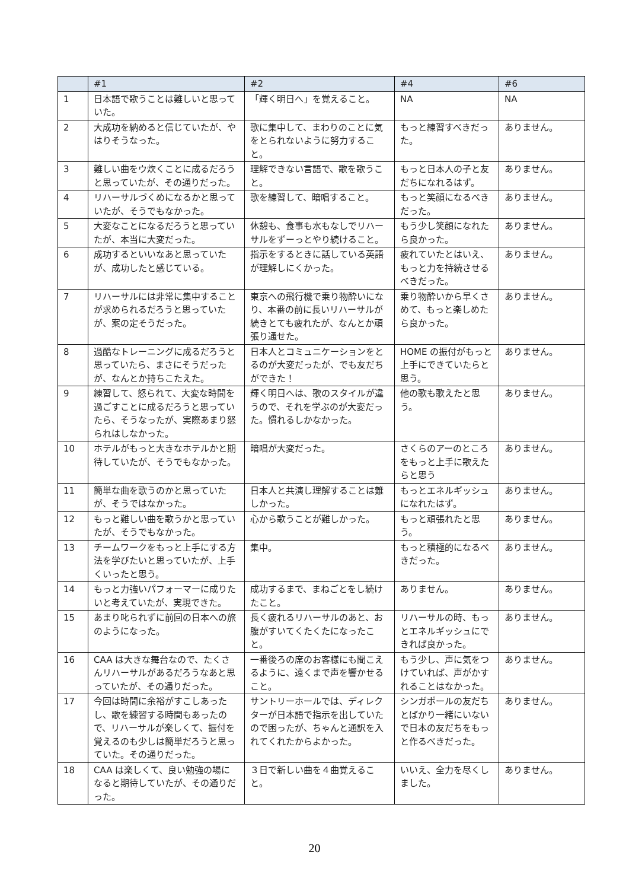| | #1 | #2 | #4 | #6 |
| --- | --- | --- | --- | --- |
| 1 | 日本語で歌うことは難しいと思っていた。 | 「輝く明日へ」を覚えること。 | NA | NA |
| 2 | 大成功を納めると信じていたが、やはりそうなった。 | 歌に集中して、まわりのことに気をとられないように努力すること。 | もっと練習すべきだった。 | ありません。 |
| 3 | 難しい曲をウ炊くことに成るだろうと思っていたが、その通りだった。 | 理解できない言語で、歌を歌うこと。 | もっと日本人の子と友だちになれるはず。 | ありません。 |
| 4 | リハーサルづくめになるかと思っていたが、そうでもなかった。 | 歌を練習して、暗唱すること。 | もっと笑顔になるべきだった。 | ありません。 |
| 5 | 大変なことになるだろうと思っていたが、本当に大変だった。 | 休憩も、食事も水もなしでリハーサルをずーっとやり続けること。 | もう少し笑顔になれたら良かった。 | ありません。 |
| 6 | 成功するといいなあと思っていたが、成功したと感じている。 | 指示をするときに話している英語が理解しにくかった。 | 疲れていたとはいえ、もっと力を持続させるべきだった。 | ありません。 |
| 7 | リハーサルには非常に集中することが求められるだろうと思っていたが、案の定そうだった。 | 東京への飛行機で乗り物酔いになり、本番の前に長いリハーサルが続きとても疲れたが、なんとか頑張り通せた。 | 乗り物酔いから早くさめて、もっと楽しめたら良かった。 | ありません。 |
| 8 | 過酷なトレーニングに成るだろうと思っていたら、まさにそうだったが、なんとか持ちこたえた。 | 日本人とコミュニケーションをとるのが大変だったが、でも友だちができた！ | HOME の振付がもっと上手にできていたらと思う。 | ありません。 |
| 9 | 練習して、怒られて、大変な時間を過ごすことに成るだろうと思っていたら、そうなったが、実際あまり怒られはしなかった。 | 輝く明日へは、歌のスタイルが違うので、それを学ぶのが大変だった。慣れるしかなかった。 | 他の歌も歌えたと思う。 | ありません。 |
| 10 | ホテルがもっと大きなホテルかと期待していたが、そうでもなかった。 | 暗唱が大変だった。 | さくらのアーのところをもっと上手に歌えたらと思う | ありません。 |
| 11 | 簡単な曲を歌うのかと思っていたが、そうではなかった。 | 日本人と共演し理解することは難しかった。 | もっとエネルギッシュになれたはず。 | ありません。 |
| 12 | もっと難しい曲を歌うかと思っていたが、そうでもなかった。 | 心から歌うことが難しかった。 | もっと頑張れたと思う。 | ありません。 |
| 13 | チームワークをもっと上手にする方法を学びたいと思っていたが、上手くいったと思う。 | 集中。 | もっと積極的になるべきだった。 | ありません。 |
| 14 | もっと力強いパフォーマーに成りたいと考えていたが、実現できた。 | 成功するまで、まねごとをし続けたこと。 | ありません。 | ありません。 |
| 15 | あまり叱られずに前回の日本への旅のようになった。 | 長く疲れるリハーサルのあと、お腹がすいてくたくたになったこと。 | リハーサルの時、もっとエネルギッシュにできれば良かった。 | ありません。 |
| 16 | CAA は大きな舞台なので、たくさんリハーサルがあるだろうなあと思っていたが、その通りだった。 | 一番後ろの席のお客様にも聞こえるように、遠くまで声を響かせること。 | もう少し、声に気をつけていれば、声がかすれることはなかった。 | ありません。 |
| 17 | 今回は時間に余裕がすこしあったし、歌を練習する時間もあったので、リハーサルが楽しくて、振付を覚えるのも少しは簡単だろうと思っていた。その通りだった。 | サントリーホールでは、ディレクターが日本語で指示を出していたので困ったが、ちゃんと通訳を入れてくれたからよかった。 | シンガポールの友だちとばかり一緒にいないで日本の友だちをもっと作るべきだった。 | ありません。 |
| 18 | CAA は楽しくて、良い勉強の場になると期待していたが、その通りだった。 | ３日で新しい曲を４曲覚えること。 | いいえ、全力を尽くしました。 | ありません。 |
20